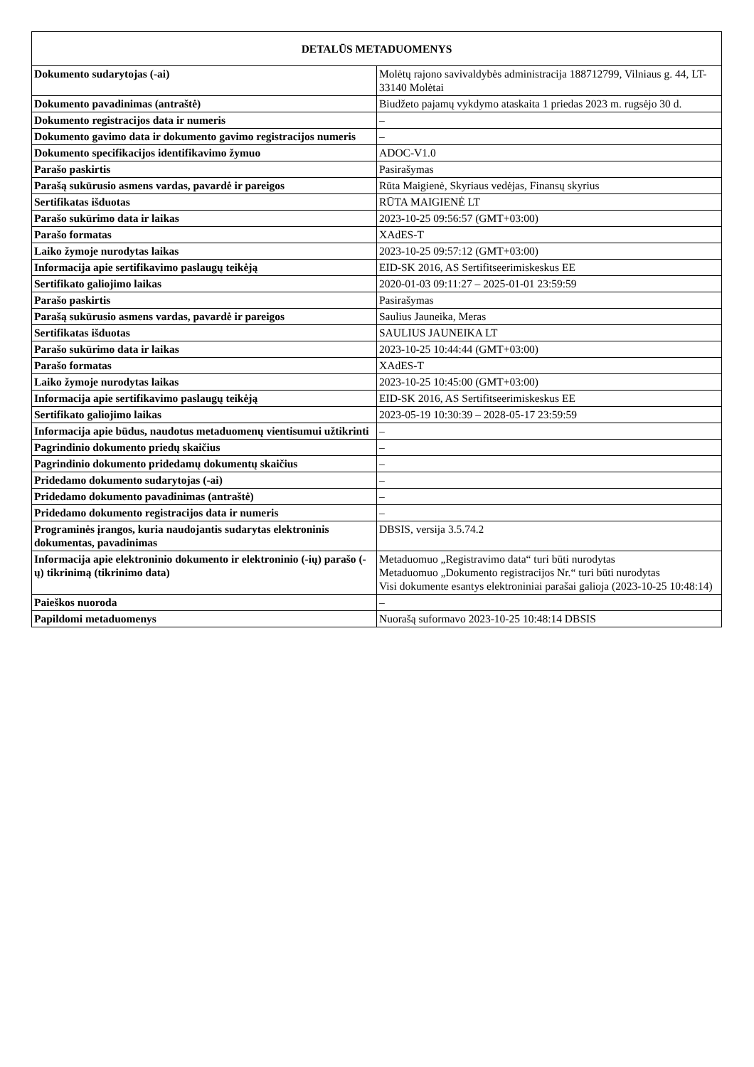| DETALŪS METADUOMENYS | |
| --- | --- |
| Dokumento sudarytojas (-ai) | Molėtų rajono savivaldybės administracija 188712799, Vilniaus g. 44, LT-33140 Molėtai |
| Dokumento pavadinimas (antraštė) | Biudžeto pajamų vykdymo ataskaita 1 priedas 2023 m. rugsėjo 30 d. |
| Dokumento registracijos data ir numeris | – |
| Dokumento gavimo data ir dokumento gavimo registracijos numeris | – |
| Dokumento specifikacijos identifikavimo žymuo | ADOC-V1.0 |
| Parašo paskirtis | Pasirašymas |
| Parašą sukūrusio asmens vardas, pavardė ir pareigos | Rūta Maigienė, Skyriaus vedėjas, Finansų skyrius |
| Sertifikatas išduotas | RŪTA MAIGIENĖ LT |
| Parašo sukūrimo data ir laikas | 2023-10-25 09:56:57 (GMT+03:00) |
| Parašo formatas | XAdES-T |
| Laiko žymoje nurodytas laikas | 2023-10-25 09:57:12 (GMT+03:00) |
| Informacija apie sertifikavimo paslaugų teikėją | EID-SK 2016, AS Sertifitseerimiskeskus EE |
| Sertifikato galiojimo laikas | 2020-01-03 09:11:27 – 2025-01-01 23:59:59 |
| Parašo paskirtis | Pasirašymas |
| Parašą sukūrusio asmens vardas, pavardė ir pareigos | Saulius Jauneika, Meras |
| Sertifikatas išduotas | SAULIUS JAUNEIKA LT |
| Parašo sukūrimo data ir laikas | 2023-10-25 10:44:44 (GMT+03:00) |
| Parašo formatas | XAdES-T |
| Laiko žymoje nurodytas laikas | 2023-10-25 10:45:00 (GMT+03:00) |
| Informacija apie sertifikavimo paslaugų teikėją | EID-SK 2016, AS Sertifitseerimiskeskus EE |
| Sertifikato galiojimo laikas | 2023-05-19 10:30:39 – 2028-05-17 23:59:59 |
| Informacija apie būdus, naudotus metaduomenų vientisumui užtikrinti | – |
| Pagrindinio dokumento priedų skaičius | – |
| Pagrindinio dokumento pridedamų dokumentų skaičius | – |
| Pridedamo dokumento sudarytojas (-ai) | – |
| Pridedamo dokumento pavadinimas (antraštė) | – |
| Pridedamo dokumento registracijos data ir numeris | – |
| Programinės įrangos, kuria naudojantis sudarytas elektroninis dokumentas, pavadinimas | DBSIS, versija 3.5.74.2 |
| Informacija apie elektroninio dokumento ir elektroninio (-ių) parašo (-ų) tikrinimą (tikrinimo data) | Metaduomuo „Registravimo data“ turi būti nurodytas Metaduomuo „Dokumento registracijos Nr.“ turi būti nurodytas Visi dokumente esantys elektroniniai parašai galioja (2023-10-25 10:48:14) |
| Paieškos nuoroda | – |
| Papildomi metaduomenys | Nuorašą suformavo 2023-10-25 10:48:14 DBSIS |